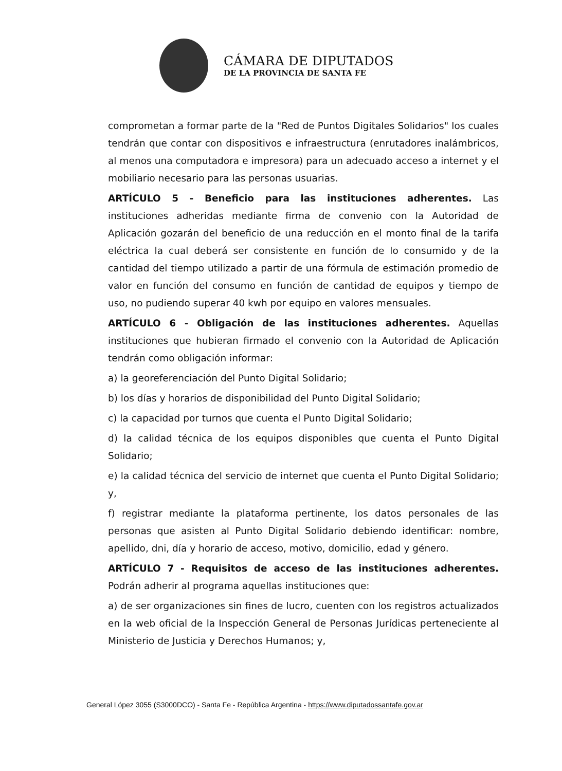CÁMARA DE DIPUTADOS
DE LA PROVINCIA DE SANTA FE
comprometan a formar parte de la "Red de Puntos Digitales Solidarios" los cuales tendrán que contar con dispositivos e infraestructura (enrutadores inalámbricos, al menos una computadora e impresora) para un adecuado acceso a internet y el mobiliario necesario para las personas usuarias.
ARTÍCULO 5 - Beneficio para las instituciones adherentes. Las instituciones adheridas mediante firma de convenio con la Autoridad de Aplicación gozarán del beneficio de una reducción en el monto final de la tarifa eléctrica la cual deberá ser consistente en función de lo consumido y de la cantidad del tiempo utilizado a partir de una fórmula de estimación promedio de valor en función del consumo en función de cantidad de equipos y tiempo de uso, no pudiendo superar 40 kwh por equipo en valores mensuales.
ARTÍCULO 6 - Obligación de las instituciones adherentes. Aquellas instituciones que hubieran firmado el convenio con la Autoridad de Aplicación tendrán como obligación informar:
a) la georeferenciación del Punto Digital Solidario;
b) los días y horarios de disponibilidad del Punto Digital Solidario;
c) la capacidad por turnos que cuenta el Punto Digital Solidario;
d) la calidad técnica de los equipos disponibles que cuenta el Punto Digital Solidario;
e) la calidad técnica del servicio de internet que cuenta el Punto Digital Solidario; y,
f) registrar mediante la plataforma pertinente, los datos personales de las personas que asisten al Punto Digital Solidario debiendo identificar: nombre, apellido, dni, día y horario de acceso, motivo, domicilio, edad y género.
ARTÍCULO 7 - Requisitos de acceso de las instituciones adherentes. Podrán adherir al programa aquellas instituciones que:
a) de ser organizaciones sin fines de lucro, cuenten con los registros actualizados en la web oficial de la Inspección General de Personas Jurídicas perteneciente al Ministerio de Justicia y Derechos Humanos; y,
General López 3055 (S3000DCO) - Santa Fe - República Argentina - https://www.diputadossantafe.gov.ar